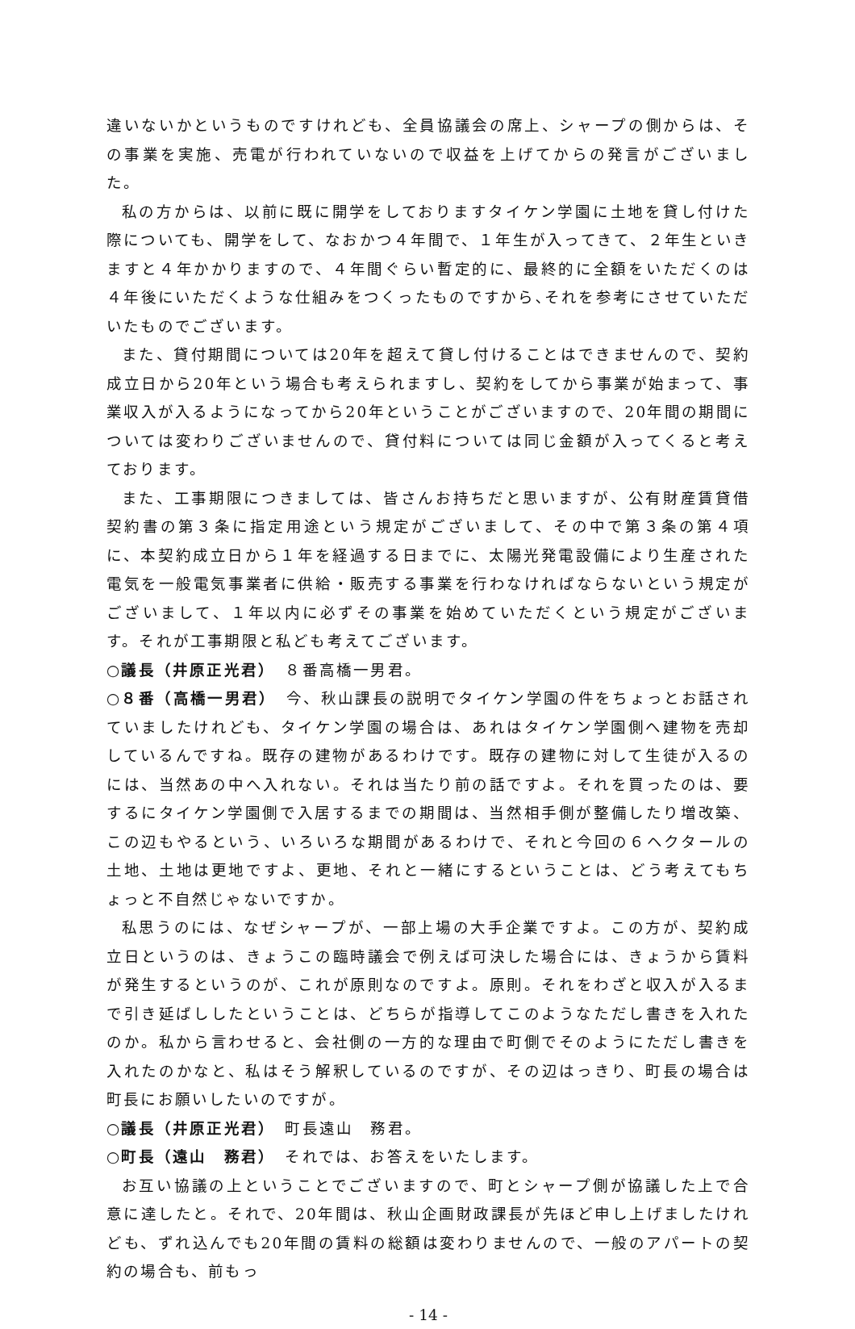違いないかというものですけれども、全員協議会の席上、シャープの側からは、その事業を実施、売電が行われていないので収益を上げてからの発言がございました。
私の方からは、以前に既に開学をしておりますタイケン学園に土地を貸し付けた際についても、開学をして、なおかつ４年間で、１年生が入ってきて、２年生といきますと４年かかりますので、４年間ぐらい暫定的に、最終的に全額をいただくのは４年後にいただくような仕組みをつくったものですから､それを参考にさせていただいたものでございます。
また、貸付期間については20年を超えて貸し付けることはできませんので、契約成立日から20年という場合も考えられますし、契約をしてから事業が始まって、事業収入が入るようになってから20年ということがございますので、20年間の期間については変わりございませんので、貸付料については同じ金額が入ってくると考えております。
また、工事期限につきましては、皆さんお持ちだと思いますが、公有財産賃貸借契約書の第３条に指定用途という規定がございまして、その中で第３条の第４項に、本契約成立日から１年を経過する日までに、太陽光発電設備により生産された電気を一般電気事業者に供給・販売する事業を行わなければならないという規定がございまして、１年以内に必ずその事業を始めていただくという規定がございます。それが工事期限と私ども考えてございます。
○議長（井原正光君）　８番高橋一男君。
○８番（高橋一男君）　今、秋山課長の説明でタイケン学園の件をちょっとお話されていましたけれども、タイケン学園の場合は、あれはタイケン学園側へ建物を売却しているんですね。既存の建物があるわけです。既存の建物に対して生徒が入るのには、当然あの中へ入れない。それは当たり前の話ですよ。それを買ったのは、要するにタイケン学園側で入居するまでの期間は、当然相手側が整備したり増改築、この辺もやるという、いろいろな期間があるわけで、それと今回の６ヘクタールの土地、土地は更地ですよ、更地、それと一緒にするということは、どう考えてもちょっと不自然じゃないですか。
私思うのには、なぜシャープが、一部上場の大手企業ですよ。この方が、契約成立日というのは、きょうこの臨時議会で例えば可決した場合には、きょうから賃料が発生するというのが、これが原則なのですよ。原則。それをわざと収入が入るまで引き延ばししたということは、どちらが指導してこのようなただし書きを入れたのか。私から言わせると、会社側の一方的な理由で町側でそのようにただし書きを入れたのかなと、私はそう解釈しているのですが、その辺はっきり、町長の場合は町長にお願いしたいのですが。
○議長（井原正光君）　町長遠山　務君。
○町長（遠山　務君）　それでは、お答えをいたします。
お互い協議の上ということでございますので、町とシャープ側が協議した上で合意に達したと。それで、20年間は、秋山企画財政課長が先ほど申し上げましたけれども、ずれ込んでも20年間の賃料の総額は変わりませんので、一般のアパートの契約の場合も、前もっ
- 14 -